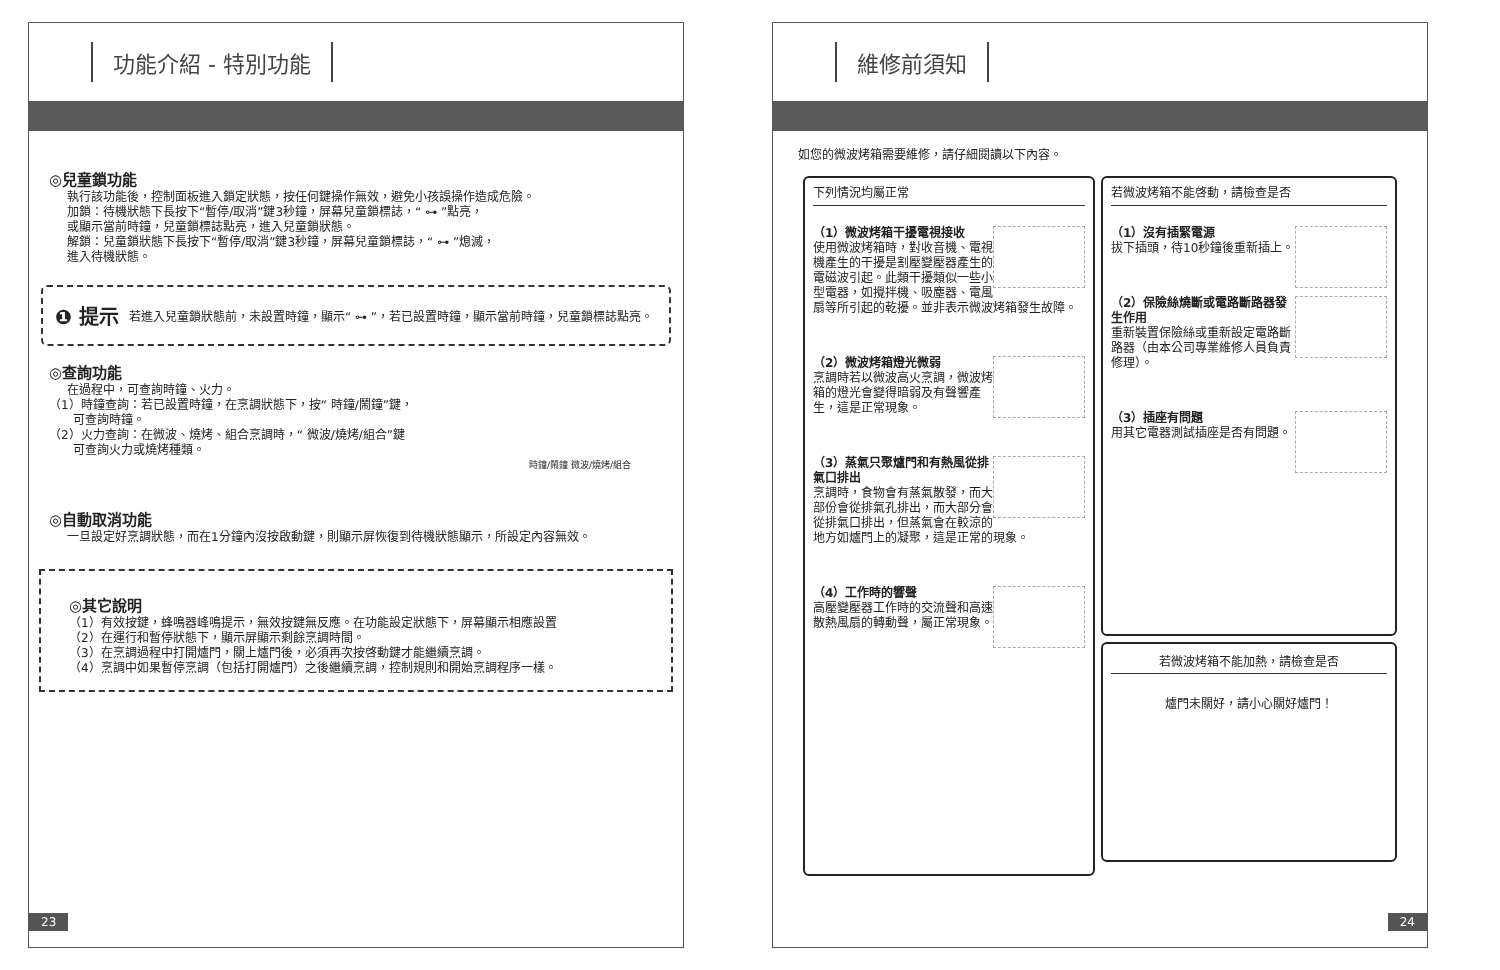功能介紹 - 特別功能
◎兒童鎖功能
執行該功能後，控制面板進入鎖定狀態，按任何鍵操作無效，避免小孩誤操作造成危險。
加鎖：待機狀態下長按下“暫停/取消”鍵3秒鐘，屏幕兒童鎖標誌，“ ⊶ ”點亮，
或顯示當前時鐘，兒童鎖標誌點亮，進入兒童鎖狀態。
解鎖：兒童鎖狀態下長按下“暫停/取消”鍵3秒鐘，屏幕兒童鎖標誌，“ ⊶ ”熄滅，
進入待機狀態。
❶ 提示
若進入兒童鎖狀態前，未設置時鐘，顯示“ ⊶ ”，若已設置時鐘，顯示當前時鐘，兒童鎖標誌點亮。
◎查詢功能
在過程中，可查詢時鐘、火力。
（1）時鐘查詢：若已設置時鐘，在烹調狀態下，按“ 時鐘/鬧鐘”鍵，
　　可查詢時鐘。
（2）火力查詢：在微波、燒烤、組合烹調時，“ 微波/燒烤/組合”鍵
　　可查詢火力或燒烤種類。
時鐘/鬧鐘 微波/燒烤/組合
◎自動取消功能
一旦設定好烹調狀態，而在1分鐘內沒按啟動鍵，則顯示屏恢復到待機狀態顯示，所設定內容無效。
◎其它說明
（1）有效按鍵，蜂鳴器峰鳴提示，無效按鍵無反應。在功能設定狀態下，屏幕顯示相應設置
（2）在運行和暫停狀態下，顯示屏顯示剩餘烹調時間。
（3）在烹調過程中打開爐門，關上爐門後，必須再次按啓動鍵才能繼續烹調。
（4）烹調中如果暫停烹調（包括打開爐門）之後繼續烹調，控制規則和開始烹調程序一樣。
23
維修前須知
如您的微波烤箱需要維修，請仔細閱讀以下內容。
下列情況均屬正常
（1）微波烤箱干擾電視接收
使用微波烤箱時，對收音機、電視機產生的干擾是割壓變壓器產生的電磁波引起。此類干擾類似一些小型電器，如攪拌機、吸塵器、電風扇等所引起的乾擾。並非表示微波烤箱發生故障。
（2）微波烤箱燈光微弱
烹調時若以微波高火烹調，微波烤箱的燈光會變得暗弱及有聲響產生，這是正常現象。
（3）蒸氣只聚爐門和有熱風從排氣口排出
烹調時，食物會有蒸氣散發，而大部份會從排氣孔排出，而大部分會從排氣口排出，但蒸氣會在較涼的地方如爐門上的凝聚，這是正常的現象。
（4）工作時的響聲
高壓變壓器工作時的交流聲和高速散熱風扇的轉動聲，屬正常現象。
若微波烤箱不能啓動，請檢查是否
（1）沒有插緊電源
拔下插頭，待10秒鐘後重新插上。
（2）保險絲燒斷或電路斷路器發生作用
重新裝置保險絲或重新設定電路斷路器（由本公司專業維修人員負責修理）。
（3）插座有問題
用其它電器測試插座是否有問題。
若微波烤箱不能加熱，請檢查是否
爐門未關好，請小心關好爐門！
24